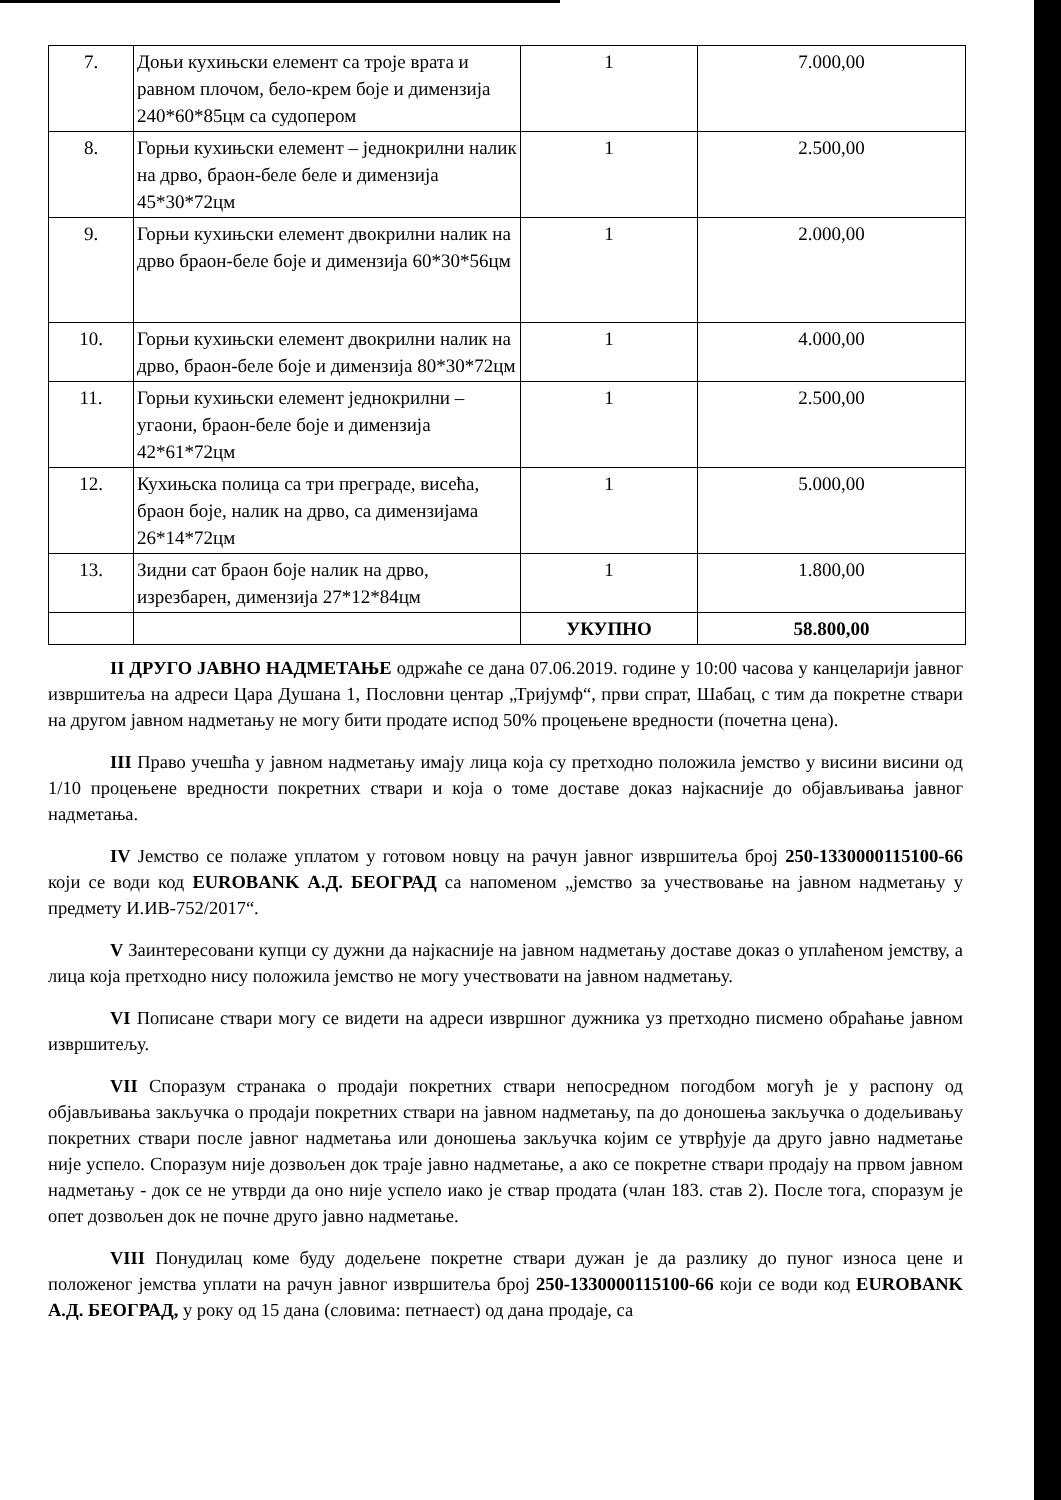| 7. | Доњи кухињски елемент са троје врата и равном плочом, бело-крем боје и димензија 240*60*85цм са судопером | 1 | 7.000,00 |
| 8. | Горњи кухињски елемент – једнокрилни налик на дрво, браон-беле беле и димензија 45*30*72цм | 1 | 2.500,00 |
| 9. | Горњи кухињски елемент двокрилни налик на дрво браон-беле боје и димензија 60*30*56цм | 1 | 2.000,00 |
| 10. | Горњи кухињски елемент двокрилни налик на дрво, браон-беле боје и димензија 80*30*72цм | 1 | 4.000,00 |
| 11. | Горњи кухињски елемент једнокрилни – угаони, браон-беле боје и димензија 42*61*72цм | 1 | 2.500,00 |
| 12. | Кухињска полица са три преграде, висећа, браон боје, налик на дрво, са димензијама 26*14*72цм | 1 | 5.000,00 |
| 13. | Зидни сат браон боје налик на дрво, изрезбарен, димензија 27*12*84цм | 1 | 1.800,00 |
| | | УКУПНО | 58.800,00 |
II ДРУГО ЈАВНО НАДМЕТАЊЕ одржаће се дана 07.06.2019. године у 10:00 часова у канцеларији јавног извршитеља на адреси Цара Душана 1, Пословни центар „Тријумф“, први спрат, Шабац, с тим да покретне ствари на другом јавном надметању не могу бити продате испод 50% процењене вредности (почетна цена).
III Право учешћа у јавном надметању имају лица која су претходно положила јемство у висини висини од 1/10 процењене вредности покретних ствари и која о томе доставе доказ најкасније до објављивања јавног надметања.
IV Јемство се полаже уплатом у готовом новцу на рачун јавног извршитеља број 250-1330000115100-66 који се води код EUROBANK А.Д. БЕОГРАД са напоменом „јемство за учествовање на јавном надметању у предмету И.ИВ-752/2017“.
V Заинтересовани купци су дужни да најкасније на јавном надметању доставе доказ о уплаћеном јемству, а лица која претходно нису положила јемство не могу учествовати на јавном надметању.
VI Пописане ствари могу се видети на адреси извршног дужника уз претходно писмено обраћање јавном извршитељу.
VII Споразум странака о продаји покретних ствари непосредном погодбом могућ је у распону од објављивања закључка о продаји покретних ствари на јавном надметању, па до доношења закључка о додељивању покретних ствари после јавног надметања или доношења закључка којим се утврђује да друго јавно надметање није успело. Споразум није дозвољен док траје јавно надметање, а ако се покретне ствари продају на првом јавном надметању - док се не утврди да оно није успело иако је ствар продата (члан 183. став 2). После тога, споразум је опет дозвољен док не почне друго јавно надметање.
VIII Понудилац коме буду додељене покретне ствари дужан је да разлику до пуног износа цене и положеног јемства уплати на рачун јавног извршитеља број 250-1330000115100-66 који се води код EUROBANK А.Д. БЕОГРАД, у року од 15 дана (словима: петнаест) од дана продаје, са